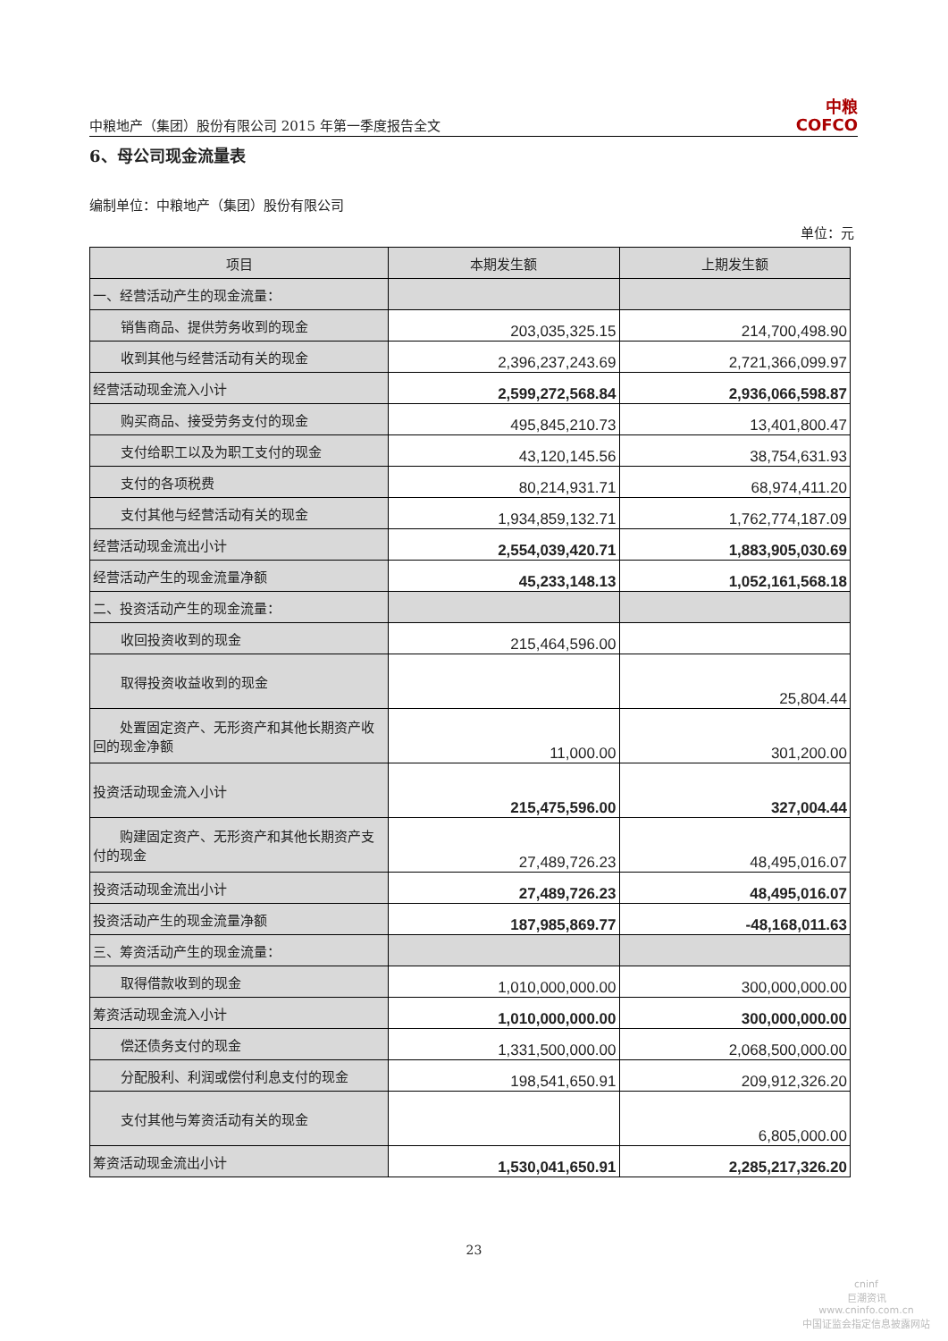中粮地产（集团）股份有限公司 2015 年第一季度报告全文 中粮
COFCO
6、母公司现金流量表
编制单位：中粮地产（集团）股份有限公司
单位：元
| 项目 | 本期发生额 | 上期发生额 |
| --- | --- | --- |
| 一、经营活动产生的现金流量： | | |
| 销售商品、提供劳务收到的现金 | 203,035,325.15 | 214,700,498.90 |
| 收到其他与经营活动有关的现金 | 2,396,237,243.69 | 2,721,366,099.97 |
| 经营活动现金流入小计 | 2,599,272,568.84 | 2,936,066,598.87 |
| 购买商品、接受劳务支付的现金 | 495,845,210.73 | 13,401,800.47 |
| 支付给职工以及为职工支付的现金 | 43,120,145.56 | 38,754,631.93 |
| 支付的各项税费 | 80,214,931.71 | 68,974,411.20 |
| 支付其他与经营活动有关的现金 | 1,934,859,132.71 | 1,762,774,187.09 |
| 经营活动现金流出小计 | 2,554,039,420.71 | 1,883,905,030.69 |
| 经营活动产生的现金流量净额 | 45,233,148.13 | 1,052,161,568.18 |
| 二、投资活动产生的现金流量： | | |
| 收回投资收到的现金 | 215,464,596.00 | |
| 取得投资收益收到的现金 | | 25,804.44 |
| 处置固定资产、无形资产和其他长期资产收回的现金净额 | 11,000.00 | 301,200.00 |
| 投资活动现金流入小计 | 215,475,596.00 | 327,004.44 |
| 购建固定资产、无形资产和其他长期资产支付的现金 | 27,489,726.23 | 48,495,016.07 |
| 投资活动现金流出小计 | 27,489,726.23 | 48,495,016.07 |
| 投资活动产生的现金流量净额 | 187,985,869.77 | -48,168,011.63 |
| 三、筹资活动产生的现金流量： | | |
| 取得借款收到的现金 | 1,010,000,000.00 | 300,000,000.00 |
| 筹资活动现金流入小计 | 1,010,000,000.00 | 300,000,000.00 |
| 偿还债务支付的现金 | 1,331,500,000.00 | 2,068,500,000.00 |
| 分配股利、利润或偿付利息支付的现金 | 198,541,650.91 | 209,912,326.20 |
| 支付其他与筹资活动有关的现金 | | 6,805,000.00 |
| 筹资活动现金流出小计 | 1,530,041,650.91 | 2,285,217,326.20 |
23
cninf
巨潮资讯
www.cninfo.com.cn
中国证监会指定信息披露网站